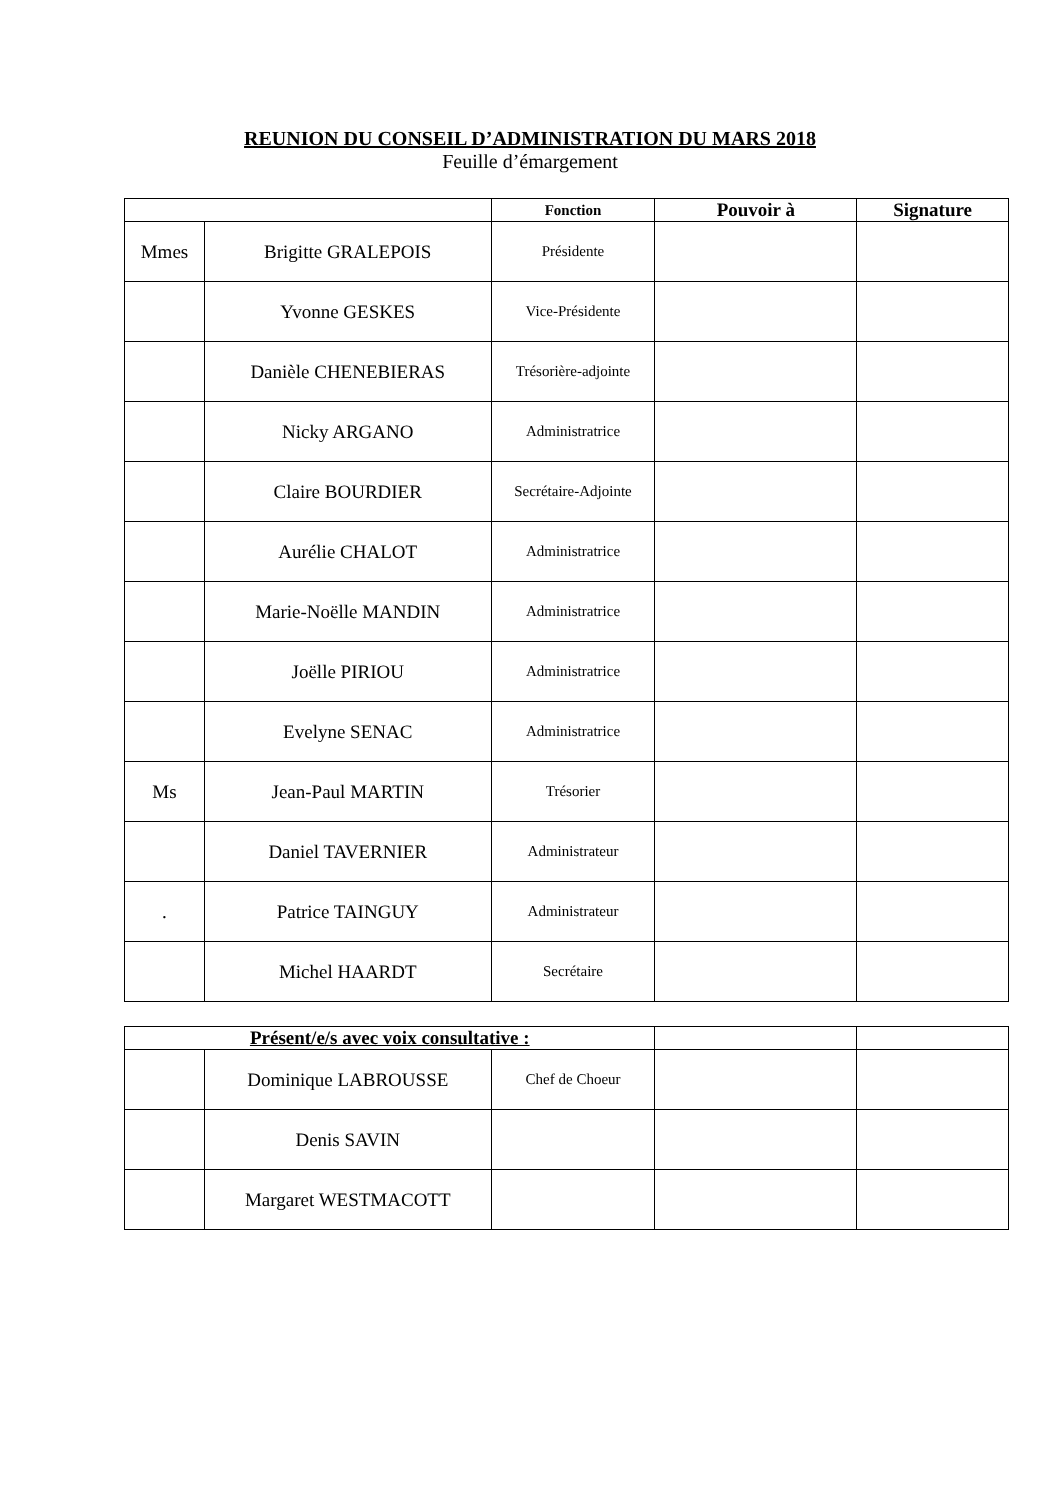REUNION DU CONSEIL D’ADMINISTRATION DU MARS 2018
Feuille d’émargement
| | | Fonction | Pouvoir à | Signature |
| --- | --- | --- | --- | --- |
| Mmes | Brigitte GRALEPOIS | Présidente | | |
| | Yvonne GESKES | Vice-Présidente | | |
| | Danièle CHENEBIERAS | Trésorière-adjointe | | |
| | Nicky ARGANO | Administratrice | | |
| | Claire BOURDIER | Secrétaire-Adjointe | | |
| | Aurélie CHALOT | Administratrice | | |
| | Marie-Noëlle MANDIN | Administratrice | | |
| | Joëlle PIRIOU | Administratrice | | |
| | Evelyne SENAC | Administratrice | | |
| Ms | Jean-Paul MARTIN | Trésorier | | |
| | Daniel TAVERNIER | Administrateur | | |
| . | Patrice TAINGUY | Administrateur | | |
| | Michel HAARDT | Secrétaire | | |
| Présent/e/s avec voix consultative : | | | | |
| --- | --- | --- | --- | --- |
| | Dominique LABROUSSE | Chef de Choeur | | |
| | Denis SAVIN | | | |
| | Margaret WESTMACOTT | | | |